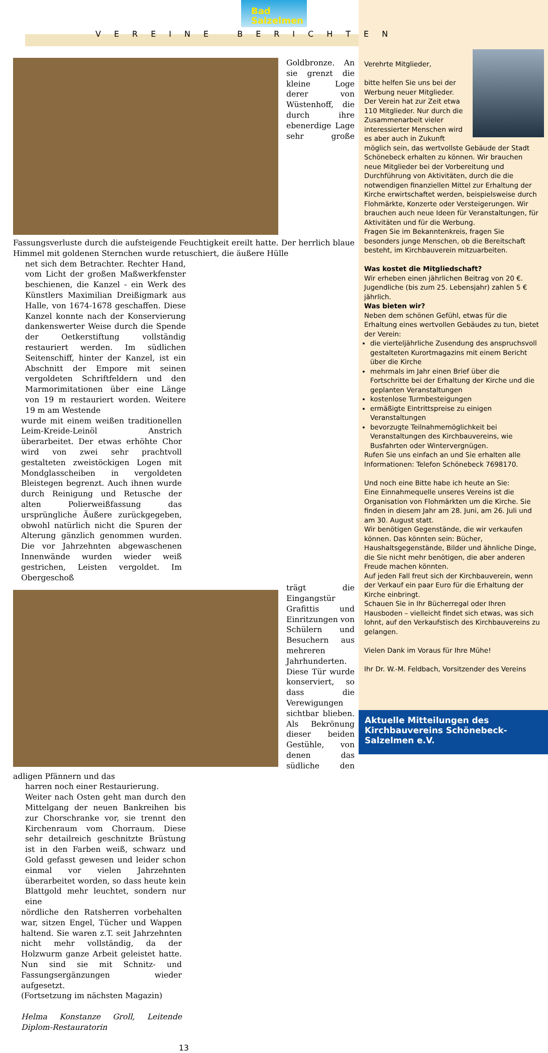Bad
Salzelmen
VEREINE BERICHTEN
Goldbronze. An sie grenzt die kleine Loge derer von Wüstenhoff, die durch ihre ebenerdige Lage sehr große Fassungsverluste durch die aufsteigende Feuchtigkeit ereilt hatte. Der herrlich blaue Himmel mit goldenen Sternchen wurde retuschiert, die äußere Hülle
net sich dem Betrachter. Rechter Hand, vom Licht der großen Maßwerkfenster beschienen, die Kanzel - ein Werk des Künstlers Maximilian Dreißigmark aus Halle, von 1674-1678 geschaffen. Diese Kanzel konnte nach der Konservierung dankenswerter Weise durch die Spende der Oetkerstiftung vollständig restauriert werden. Im südlichen Seitenschiff, hinter der Kanzel, ist ein Abschnitt der Empore mit seinen vergoldeten Schriftfeldern und den Marmorimitationen über eine Länge von 19 m restauriert worden. Weitere 19 m am Westende
wurde mit einem weißen traditionellen Leim-Kreide-Leinöl Anstrich überarbeitet. Der etwas erhöhte Chor wird von zwei sehr prachtvoll gestalteten zweistöckigen Logen mit Mondglasscheiben in vergoldeten Bleistegen begrenzt. Auch ihnen wurde durch Reinigung und Retusche der alten Polierweißfassung das ursprüngliche Äußere zurückgegeben, obwohl natürlich nicht die Spuren der Alterung gänzlich genommen wurden. Die vor Jahrzehnten abgewaschenen Innenwände wurden wieder weiß gestrichen, Leisten vergoldet. Im Obergeschoß
trägt die Eingangstür Grafittis und Einritzungen von Schülern und Besuchern aus mehreren Jahrhunderten. Diese Tür wurde konserviert, so dass die Verewigungen sichtbar blieben. Als Bekrönung dieser beiden Gestühle, von denen das südliche den adligen Pfännern und das
harren noch einer Restaurierung.
Weiter nach Osten geht man durch den Mittelgang der neuen Bankreihen bis zur Chorschranke vor, sie trennt den Kirchenraum vom Chorraum. Diese sehr detailreich geschnitzte Brüstung ist in den Farben weiß, schwarz und Gold gefasst gewesen und leider schon einmal vor vielen Jahrzehnten überarbeitet worden, so dass heute kein Blattgold mehr leuchtet, sondern nur eine
nördliche den Ratsherren vorbehalten war, sitzen Engel, Tücher und Wappen haltend. Sie waren z.T. seit Jahrzehnten nicht mehr vollständig, da der Holzwurm ganze Arbeit geleistet hatte. Nun sind sie mit Schnitz- und Fassungsergänzungen wieder aufgesetzt.
(Fortsetzung im nächsten Magazin)
Helma Konstanze Groll, Leitende Diplom-Restauratorin
13
Verehrte Mitglieder,
bitte helfen Sie uns bei der Werbung neuer Mitglieder.
Der Verein hat zur Zeit etwa 110 Mitglieder. Nur durch die Zusammenarbeit vieler interessierter Menschen wird es aber auch in Zukunft möglich sein, das wertvollste Gebäude der Stadt Schönebeck erhalten zu können. Wir brauchen neue Mitglieder bei der Vorbereitung und Durchführung von Aktivitäten, durch die die notwendigen finanziellen Mittel zur Erhaltung der Kirche erwirtschaftet werden, beispielsweise durch Flohmärkte, Konzerte oder Versteigerungen. Wir brauchen auch neue Ideen für Veranstaltungen, für Aktivitäten und für die Werbung.
Fragen Sie im Bekanntenkreis, fragen Sie besonders junge Menschen, ob die Bereitschaft besteht, im Kirchbauverein mitzuarbeiten.
Was kostet die Mitgliedschaft?
Wir erheben einen jährlichen Beitrag von 20 €. Jugendliche (bis zum 25. Lebensjahr) zahlen 5 € jährlich.
Was bieten wir?
Neben dem schönen Gefühl, etwas für die Erhaltung eines wertvollen Gebäudes zu tun, bietet der Verein:
die vierteljährliche Zusendung des anspruchsvoll gestalteten Kurortmagazins mit einem Bericht über die Kirche
mehrmals im Jahr einen Brief über die Fortschritte bei der Erhaltung der Kirche und die geplanten Veranstaltungen
kostenlose Turmbesteigungen
ermäßigte Eintrittspreise zu einigen Veranstaltungen
bevorzugte Teilnahmemöglichkeit bei Veranstaltungen des Kirchbauvereins, wie Busfahrten oder Wintervergnügen.
Rufen Sie uns einfach an und Sie erhalten alle Informationen: Telefon Schönebeck 7698170.
Und noch eine Bitte habe ich heute an Sie:
Eine Einnahmequelle unseres Vereins ist die Organisation von Flohmärkten um die Kirche. Sie finden in diesem Jahr am 28. Juni, am 26. Juli und am 30. August statt.
Wir benötigen Gegenstände, die wir verkaufen können. Das könnten sein: Bücher, Haushaltsgegenstände, Bilder und ähnliche Dinge, die Sie nicht mehr benötigen, die aber anderen Freude machen könnten.
Auf jeden Fall freut sich der Kirchbauverein, wenn der Verkauf ein paar Euro für die Erhaltung der Kirche einbringt.
Schauen Sie in Ihr Bücherregal oder Ihren Hausboden – vielleicht findet sich etwas, was sich lohnt, auf den Verkaufstisch des Kirchbauvereins zu gelangen.
Vielen Dank im Voraus für Ihre Mühe!
Ihr Dr. W.-M. Feldbach, Vorsitzender des Vereins
Aktuelle Mitteilungen des Kirchbauvereins Schönebeck-Salzelmen e.V.